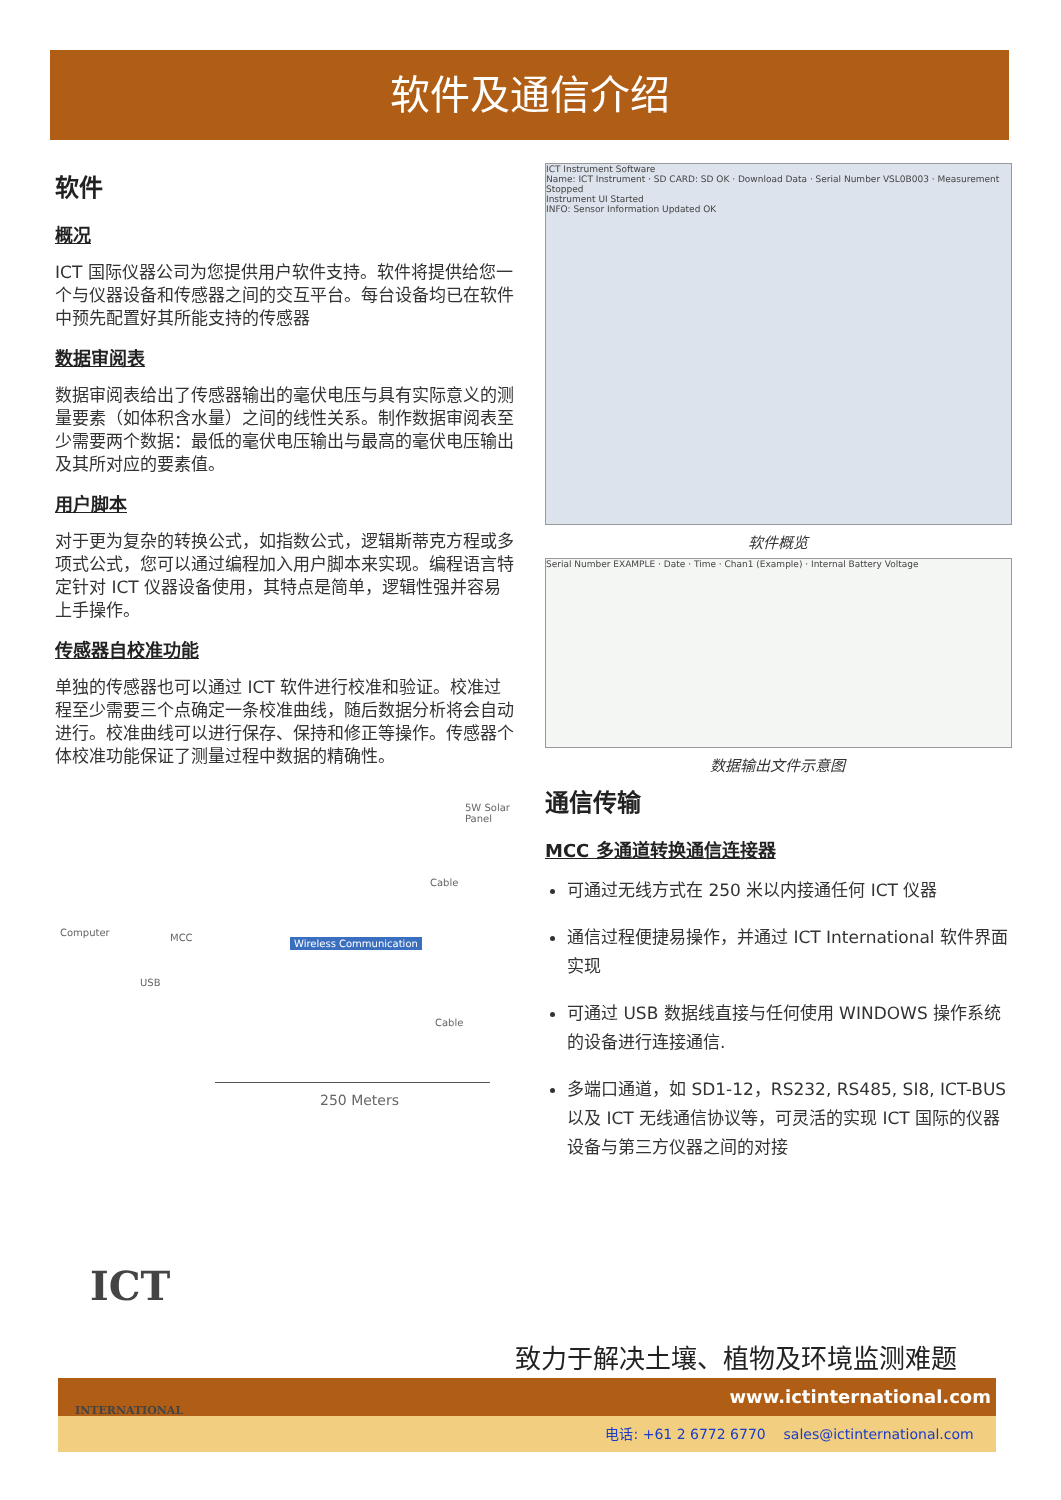软件及通信介绍
软件
概况
ICT 国际仪器公司为您提供用户软件支持。软件将提供给您一个与仪器设备和传感器之间的交互平台。每台设备均已在软件中预先配置好其所能支持的传感器
数据审阅表
数据审阅表给出了传感器输出的毫伏电压与具有实际意义的测量要素（如体积含水量）之间的线性关系。制作数据审阅表至少需要两个数据：最低的毫伏电压输出与最高的毫伏电压输出及其所对应的要素值。
用户脚本
对于更为复杂的转换公式，如指数公式，逻辑斯蒂克方程或多项式公式，您可以通过编程加入用户脚本来实现。编程语言特定针对 ICT 仪器设备使用，其特点是简单，逻辑性强并容易上手操作。
传感器自校准功能
单独的传感器也可以通过 ICT 软件进行校准和验证。校准过程至少需要三个点确定一条校准曲线，随后数据分析将会自动进行。校准曲线可以进行保存、保持和修正等操作。传感器个体校准功能保证了测量过程中数据的精确性。
5W Solar Panel
Computer MCC
USB
Wireless Communication
Cable
Cable
250 Meters
ICT Instrument Software
Name: ICT Instrument · SD CARD: SD OK · Download Data · Serial Number VSL0B003 · Measurement Stopped
Instrument UI Started
INFO: Sensor Information Updated OK
软件概览
Serial Number EXAMPLE · Date · Time · Chan1 (Example) · Internal Battery Voltage
数据输出文件示意图
通信传输
MCC 多通道转换通信连接器
可通过无线方式在 250 米以内接通任何 ICT 仪器
通信过程便捷易操作，并通过 ICT International 软件界面实现
可通过 USB 数据线直接与任何使用 WINDOWS 操作系统的设备进行连接通信.
多端口通道，如 SD1-12，RS232, RS485, SI8, ICT-BUS 以及 ICT 无线通信协议等，可灵活的实现 ICT 国际的仪器设备与第三方仪器之间的对接
电话: +61 2 6772 6770 sales@ictinternational.com
www.ictinternational.com
致力于解决土壤、植物及环境监测难题
ICT
INTERNATIONAL